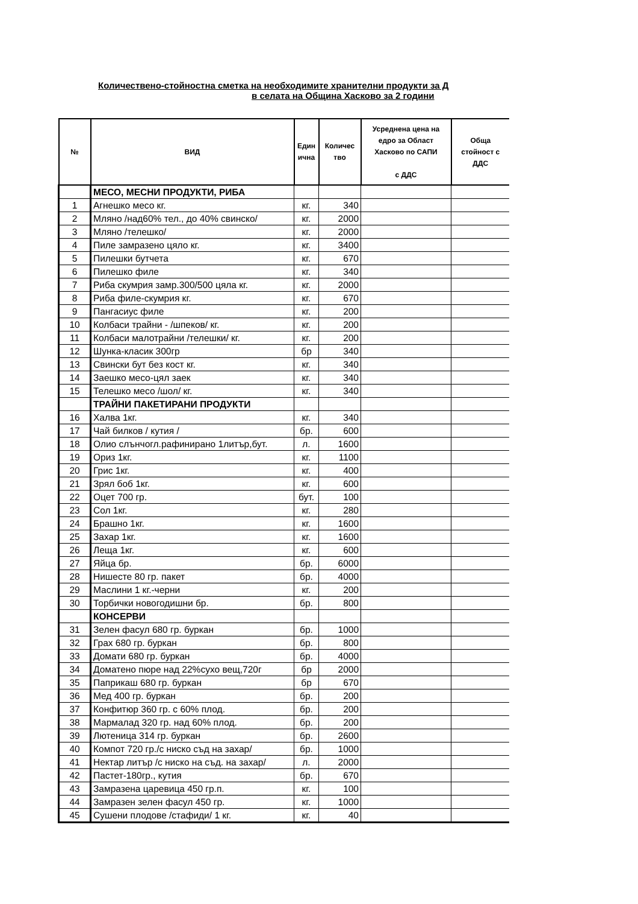Количествено-стойностна сметка на необходимите хранителни продукти за Д
в селата на Община Хасково за 2 години
| № | ВИД | Един ична | Количес тво | Усреднена цена на едро за Област Хасково по САПИ с ДДС | Обща стойност с ДДС |
| --- | --- | --- | --- | --- | --- |
| | МЕСО, МЕСНИ ПРОДУКТИ, РИБА | | | | |
| 1 | Агнешко месо кг. | кг. | 340 | | |
| 2 | Мляно /над60% тел., до 40% свинско/ | кг. | 2000 | | |
| 3 | Мляно /телешко/ | кг. | 2000 | | |
| 4 | Пиле замразено цяло кг. | кг. | 3400 | | |
| 5 | Пилешки бутчета | кг. | 670 | | |
| 6 | Пилешко филе | кг. | 340 | | |
| 7 | Риба скумрия замр.300/500 цяла кг. | кг. | 2000 | | |
| 8 | Риба филе-скумрия кг. | кг. | 670 | | |
| 9 | Пангасиус филе | кг. | 200 | | |
| 10 | Колбаси трайни - /шпеков/ кг. | кг. | 200 | | |
| 11 | Колбаси малотрайни /телешки/ кг. | кг. | 200 | | |
| 12 | Шунка-класик 300гр | бр | 340 | | |
| 13 | Свински бут без кост кг. | кг. | 340 | | |
| 14 | Заешко месо-цял заек | кг. | 340 | | |
| 15 | Телешко месо /шол/ кг. | кг. | 340 | | |
| | ТРАЙНИ ПАКЕТИРАНИ ПРОДУКТИ | | | | |
| 16 | Халва 1кг. | кг. | 340 | | |
| 17 | Чай билков / кутия / | бр. | 600 | | |
| 18 | Олио слънчогл.рафинирано 1литър,бут. | л. | 1600 | | |
| 19 | Ориз 1кг. | кг. | 1100 | | |
| 20 | Грис 1кг. | кг. | 400 | | |
| 21 | Зрял боб 1кг. | кг. | 600 | | |
| 22 | Оцет 700 гр. | бут. | 100 | | |
| 23 | Сол 1кг. | кг. | 280 | | |
| 24 | Брашно 1кг. | кг. | 1600 | | |
| 25 | Захар 1кг. | кг. | 1600 | | |
| 26 | Леща 1кг. | кг. | 600 | | |
| 27 | Яйца бр. | бр. | 6000 | | |
| 28 | Нишесте 80 гр. пакет | бр. | 4000 | | |
| 29 | Маслини 1 кг.-черни | кг. | 200 | | |
| 30 | Торбички новогодишни бр. | бр. | 800 | | |
| | КОНСЕРВИ | | | | |
| 31 | Зелен фасул 680 гр. буркан | бр. | 1000 | | |
| 32 | Грах 680 гр. буркан | бр. | 800 | | |
| 33 | Домати 680 гр. буркан | бр. | 4000 | | |
| 34 | Доматено пюре над 22%сухо вещ,720г | бр | 2000 | | |
| 35 | Паприкаш 680 гр. буркан | бр | 670 | | |
| 36 | Мед 400 гр. буркан | бр. | 200 | | |
| 37 | Конфитюр 360 гр. с 60% плод. | бр. | 200 | | |
| 38 | Мармалад 320 гр. над 60% плод. | бр. | 200 | | |
| 39 | Лютеница 314 гр. буркан | бр. | 2600 | | |
| 40 | Компот 720 гр./с ниско съд на захар/ | бр. | 1000 | | |
| 41 | Нектар литър /с ниско на съд. на захар/ | л. | 2000 | | |
| 42 | Пастет-180гр., кутия | бр. | 670 | | |
| 43 | Замразена царевица 450 гр.п. | кг. | 100 | | |
| 44 | Замразен зелен фасул 450 гр. | кг. | 1000 | | |
| 45 | Сушени плодове /стафиди/ 1 кг. | кг. | 40 | | |